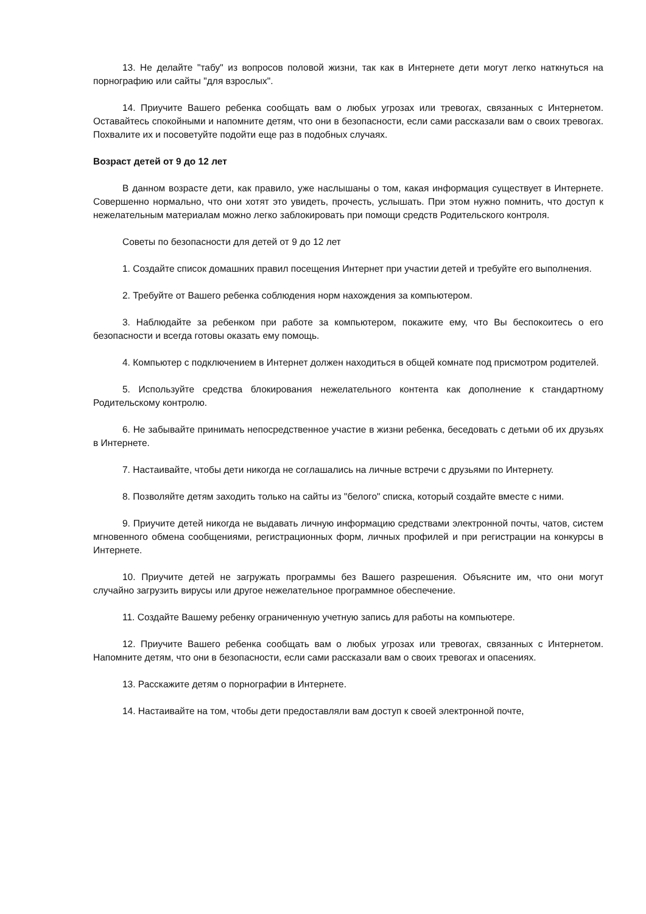13. Не делайте "табу" из вопросов половой жизни, так как в Интернете дети могут легко наткнуться на порнографию или сайты "для взрослых".
14. Приучите Вашего ребенка сообщать вам о любых угрозах или тревогах, связанных с Интернетом. Оставайтесь спокойными и напомните детям, что они в безопасности, если сами рассказали вам о своих тревогах. Похвалите их и посоветуйте подойти еще раз в подобных случаях.
Возраст детей от 9 до 12 лет
В данном возрасте дети, как правило, уже наслышаны о том, какая информация существует в Интернете. Совершенно нормально, что они хотят это увидеть, прочесть, услышать. При этом нужно помнить, что доступ к нежелательным материалам можно легко заблокировать при помощи средств Родительского контроля.
Советы по безопасности для детей от 9 до 12 лет
1. Создайте список домашних правил посещения Интернет при участии детей и требуйте его выполнения.
2. Требуйте от Вашего ребенка соблюдения норм нахождения за компьютером.
3. Наблюдайте за ребенком при работе за компьютером, покажите ему, что Вы беспокоитесь о его безопасности и всегда готовы оказать ему помощь.
4. Компьютер с подключением в Интернет должен находиться в общей комнате под присмотром родителей.
5. Используйте средства блокирования нежелательного контента как дополнение к стандартному Родительскому контролю.
6. Не забывайте принимать непосредственное участие в жизни ребенка, беседовать с детьми об их друзьях в Интернете.
7. Настаивайте, чтобы дети никогда не соглашались на личные встречи с друзьями по Интернету.
8. Позволяйте детям заходить только на сайты из "белого" списка, который создайте вместе с ними.
9. Приучите детей никогда не выдавать личную информацию средствами электронной почты, чатов, систем мгновенного обмена сообщениями, регистрационных форм, личных профилей и при регистрации на конкурсы в Интернете.
10. Приучите детей не загружать программы без Вашего разрешения. Объясните им, что они могут случайно загрузить вирусы или другое нежелательное программное обеспечение.
11. Создайте Вашему ребенку ограниченную учетную запись для работы на компьютере.
12. Приучите Вашего ребенка сообщать вам о любых угрозах или тревогах, связанных с Интернетом. Напомните детям, что они в безопасности, если сами рассказали вам о своих тревогах и опасениях.
13. Расскажите детям о порнографии в Интернете.
14. Настаивайте на том, чтобы дети предоставляли вам доступ к своей электронной почте,